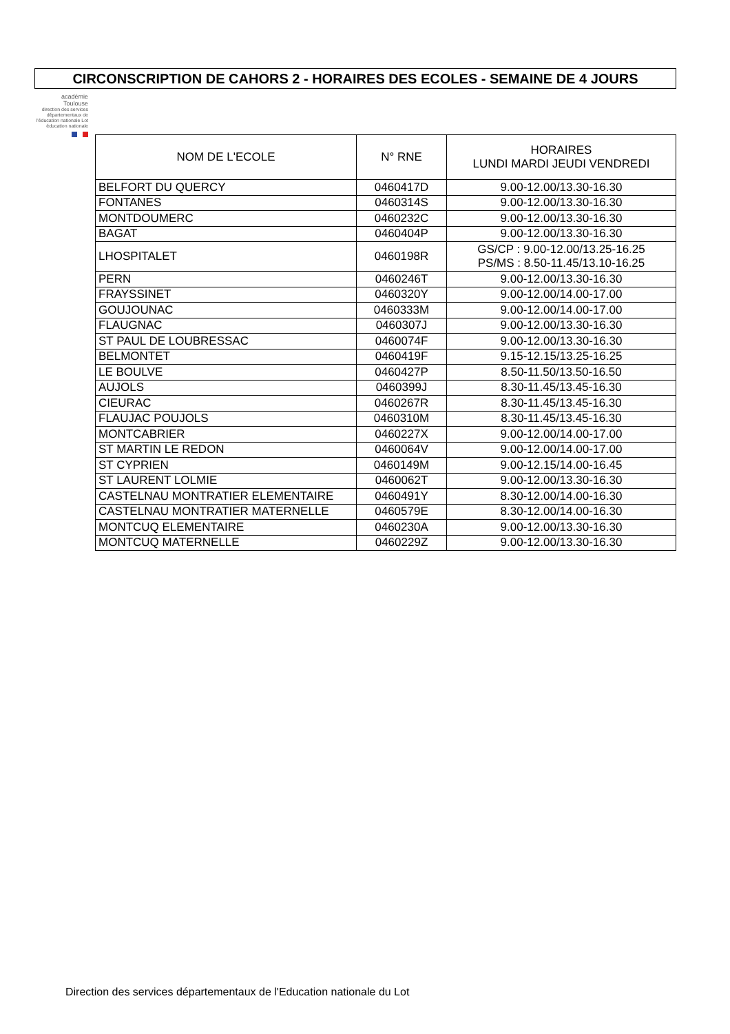CIRCONSCRIPTION DE CAHORS 2 - HORAIRES DES ECOLES - SEMAINE DE 4 JOURS
académie
Toulouse
direction des services départementaux de l'éducation nationale Lot
éducation nationale
| NOM DE L'ECOLE | N° RNE | HORAIRES LUNDI MARDI JEUDI VENDREDI |
| --- | --- | --- |
| BELFORT DU QUERCY | 0460417D | 9.00-12.00/13.30-16.30 |
| FONTANES | 0460314S | 9.00-12.00/13.30-16.30 |
| MONTDOUMERC | 0460232C | 9.00-12.00/13.30-16.30 |
| BAGAT | 0460404P | 9.00-12.00/13.30-16.30 |
| LHOSPITALET | 0460198R | GS/CP : 9.00-12.00/13.25-16.25 PS/MS : 8.50-11.45/13.10-16.25 |
| PERN | 0460246T | 9.00-12.00/13.30-16.30 |
| FRAYSSINET | 0460320Y | 9.00-12.00/14.00-17.00 |
| GOUJOUNAC | 0460333M | 9.00-12.00/14.00-17.00 |
| FLAUGNAC | 0460307J | 9.00-12.00/13.30-16.30 |
| ST PAUL DE LOUBRESSAC | 0460074F | 9.00-12.00/13.30-16.30 |
| BELMONTET | 0460419F | 9.15-12.15/13.25-16.25 |
| LE BOULVE | 0460427P | 8.50-11.50/13.50-16.50 |
| AUJOLS | 0460399J | 8.30-11.45/13.45-16.30 |
| CIEURAC | 0460267R | 8.30-11.45/13.45-16.30 |
| FLAUJAC POUJOLS | 0460310M | 8.30-11.45/13.45-16.30 |
| MONTCABRIER | 0460227X | 9.00-12.00/14.00-17.00 |
| ST MARTIN LE REDON | 0460064V | 9.00-12.00/14.00-17.00 |
| ST CYPRIEN | 0460149M | 9.00-12.15/14.00-16.45 |
| ST LAURENT LOLMIE | 0460062T | 9.00-12.00/13.30-16.30 |
| CASTELNAU MONTRATIER ELEMENTAIRE | 0460491Y | 8.30-12.00/14.00-16.30 |
| CASTELNAU MONTRATIER MATERNELLE | 0460579E | 8.30-12.00/14.00-16.30 |
| MONTCUQ ELEMENTAIRE | 0460230A | 9.00-12.00/13.30-16.30 |
| MONTCUQ MATERNELLE | 0460229Z | 9.00-12.00/13.30-16.30 |
Direction des services départementaux de l'Education nationale du Lot